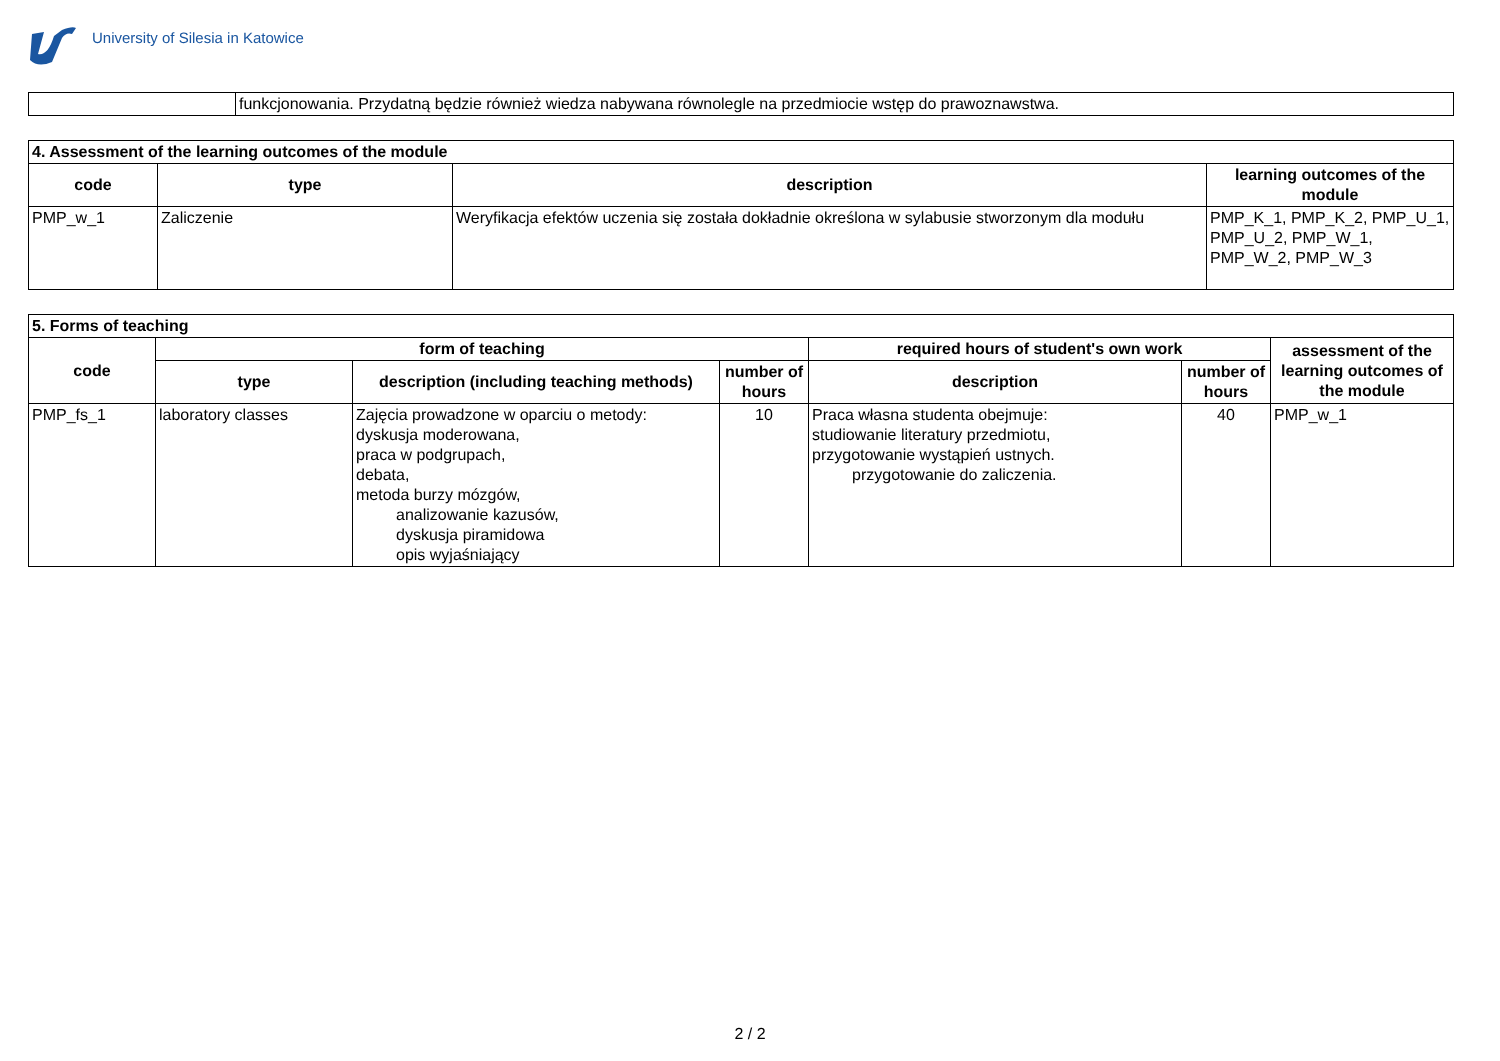University of Silesia in Katowice
| | funkcjonowania. Przydatną będzie również wiedza nabywana równolegle na przedmiocie wstęp do prawoznawstwa. |
| 4. Assessment of the learning outcomes of the module | | | |
| --- | --- | --- | --- |
| code | type | description | learning outcomes of the module |
| PMP_w_1 | Zaliczenie | Weryfikacja efektów uczenia się została dokładnie określona w sylabusie stworzonym dla modułu | PMP_K_1, PMP_K_2, PMP_U_1, PMP_U_2, PMP_W_1, PMP_W_2, PMP_W_3 |
| 5. Forms of teaching | | | | | | |
| --- | --- | --- | --- | --- | --- | --- |
| code | form of teaching | | | required hours of student's own work | | assessment of the learning outcomes of the module |
| | type | description (including teaching methods) | number of hours | description | number of hours | |
| PMP_fs_1 | laboratory classes | Zajęcia prowadzone w oparciu o metody: dyskusja moderowana, praca w podgrupach, debata, metoda burzy mózgów, analizowanie kazusów, dyskusja piramidowa opis wyjaśniający | 10 | Praca własna studenta obejmuje: studiowanie literatury przedmiotu, przygotowanie wystąpień ustnych. przygotowanie do zaliczenia. | 40 | PMP_w_1 |
2 / 2